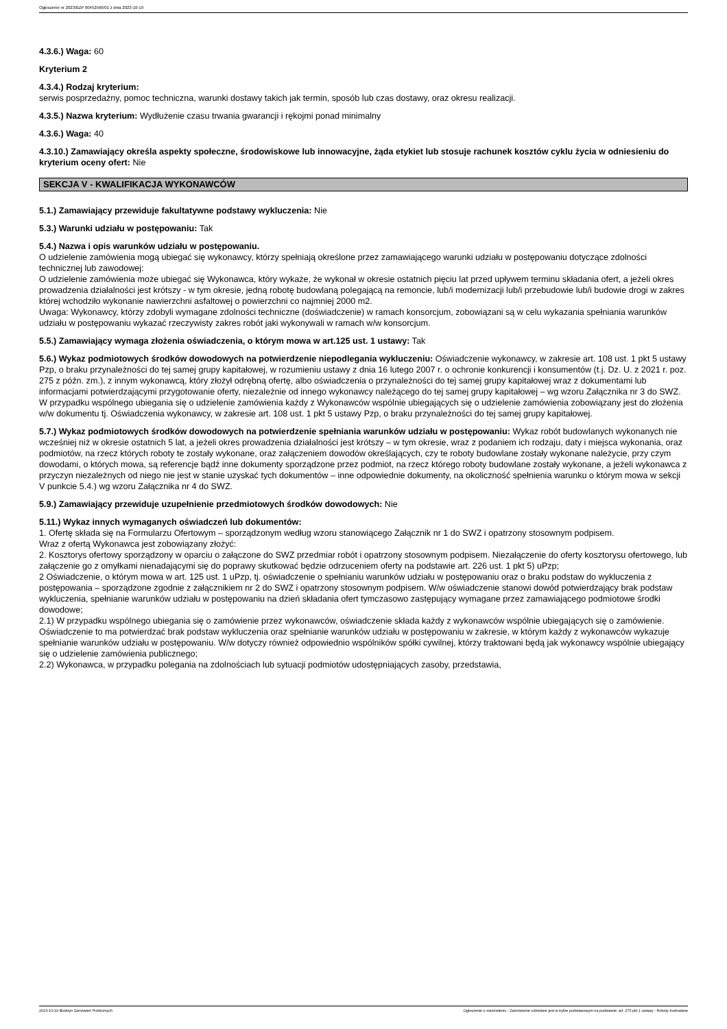Ogłoszenie nr 2023/BZP 00452566/01 z dnia 2023-10-19
4.3.6.) Waga: 60
Kryterium 2
4.3.4.) Rodzaj kryterium:
serwis posprzedażny, pomoc techniczna, warunki dostawy takich jak termin, sposób lub czas dostawy, oraz okresu realizacji.
4.3.5.) Nazwa kryterium: Wydłużenie czasu trwania gwarancji i rękojmi ponad minimalny
4.3.6.) Waga: 40
4.3.10.) Zamawiający określa aspekty społeczne, środowiskowe lub innowacyjne, żąda etykiet lub stosuje rachunek kosztów cyklu życia w odniesieniu do kryterium oceny ofert: Nie
SEKCJA V - KWALIFIKACJA WYKONAWCÓW
5.1.) Zamawiający przewiduje fakultatywne podstawy wykluczenia: Nie
5.3.) Warunki udziału w postępowaniu: Tak
5.4.) Nazwa i opis warunków udziału w postępowaniu.
O udzielenie zamówienia mogą ubiegać się wykonawcy, którzy spełniają określone przez zamawiającego warunki udziału w postępowaniu dotyczące zdolności technicznej lub zawodowej:
O udzielenie zamówienia może ubiegać się Wykonawca, który wykaże, że wykonał w okresie ostatnich pięciu lat przed upływem terminu składania ofert, a jeżeli okres prowadzenia działalności jest krótszy - w tym okresie, jedną robotę budowlaną polegającą na remoncie, lub/i modernizacji lub/i przebudowie lub/i budowie drogi w zakres której wchodziło wykonanie nawierzchni asfaltowej o powierzchni co najmniej 2000 m2.
Uwaga: Wykonawcy, którzy zdobyli wymagane zdolności techniczne (doświadczenie) w ramach konsorcjum, zobowiązani są w celu wykazania spełniania warunków udziału w postępowaniu wykazać rzeczywisty zakres robót jaki wykonywali w ramach w/w konsorcjum.
5.5.) Zamawiający wymaga złożenia oświadczenia, o którym mowa w art.125 ust. 1 ustawy: Tak
5.6.) Wykaz podmiotowych środków dowodowych na potwierdzenie niepodlegania wykluczeniu: Oświadczenie wykonawcy, w zakresie art. 108 ust. 1 pkt 5 ustawy Pzp, o braku przynależności do tej samej grupy kapitałowej, w rozumieniu ustawy z dnia 16 lutego 2007 r. o ochronie konkurencji i konsumentów (t.j. Dz. U. z 2021 r. poz. 275 z późn. zm.), z innym wykonawcą, który złożył odrębną ofertę, albo oświadczenia o przynależności do tej samej grupy kapitałowej wraz z dokumentami lub informacjami potwierdzającymi przygotowanie oferty, niezależnie od innego wykonawcy należącego do tej samej grupy kapitałowej – wg wzoru Załącznika nr 3 do SWZ. W przypadku wspólnego ubiegania się o udzielenie zamówienia każdy z Wykonawców wspólnie ubiegających się o udzielenie zamówienia zobowiązany jest do złożenia w/w dokumentu tj. Oświadczenia wykonawcy, w zakresie art. 108 ust. 1 pkt 5 ustawy Pzp, o braku przynależności do tej samej grupy kapitałowej.
5.7.) Wykaz podmiotowych środków dowodowych na potwierdzenie spełniania warunków udziału w postępowaniu: Wykaz robót budowlanych wykonanych nie wcześniej niż w okresie ostatnich 5 lat, a jeżeli okres prowadzenia działalności jest krótszy – w tym okresie, wraz z podaniem ich rodzaju, daty i miejsca wykonania, oraz podmiotów, na rzecz których roboty te zostały wykonane, oraz załączeniem dowodów określających, czy te roboty budowlane zostały wykonane należycie, przy czym dowodami, o których mowa, są referencje bądź inne dokumenty sporządzone przez podmiot, na rzecz którego roboty budowlane zostały wykonane, a jeżeli wykonawca z przyczyn niezależnych od niego nie jest w stanie uzyskać tych dokumentów – inne odpowiednie dokumenty, na okoliczność spełnienia warunku o którym mowa w sekcji V punkcie 5.4.) wg wzoru Załącznika nr 4 do SWZ.
5.9.) Zamawiający przewiduje uzupełnienie przedmiotowych środków dowodowych: Nie
5.11.) Wykaz innych wymaganych oświadczeń lub dokumentów:
1. Ofertę składa się na Formularzu Ofertowym – sporządzonym według wzoru stanowiącego Załącznik nr 1 do SWZ i opatrzony stosownym podpisem.
Wraz z ofertą Wykonawca jest zobowiązany złożyć:
2. Kosztorys ofertowy sporządzony w oparciu o załączone do SWZ przedmiar robót i opatrzony stosownym podpisem. Niezałączenie do oferty kosztorysu ofertowego, lub załączenie go z omyłkami nienadającymi się do poprawy skutkować będzie odrzuceniem oferty na podstawie art. 226 ust. 1 pkt 5) uPzp;
2 Oświadczenie, o którym mowa w art. 125 ust. 1 uPzp, tj. oświadczenie o spełnianiu warunków udziału w postępowaniu oraz o braku podstaw do wykluczenia z postępowania – sporządzone zgodnie z załącznikiem nr 2 do SWZ i opatrzony stosownym podpisem. W/w oświadczenie stanowi dowód potwierdzający brak podstaw wykluczenia, spełnianie warunków udziału w postępowaniu na dzień składania ofert tymczasowo zastępujący wymagane przez zamawiającego podmiotowe środki dowodowe;
2.1) W przypadku wspólnego ubiegania się o zamówienie przez wykonawców, oświadczenie składa każdy z wykonawców wspólnie ubiegających się o zamówienie. Oświadczenie to ma potwierdzać brak podstaw wykluczenia oraz spełnianie warunków udziału w postępowaniu w zakresie, w którym każdy z wykonawców wykazuje spełnianie warunków udziału w postępowaniu. W/w dotyczy również odpowiednio wspólników spółki cywilnej, którzy traktowani będą jak wykonawcy wspólnie ubiegający się o udzielenie zamówienia publicznego;
2.2) Wykonawca, w przypadku polegania na zdolnościach lub sytuacji podmiotów udostępniających zasoby, przedstawia,
2023-10-19 Biuletyn Zamówień Publicznych Ogłoszenie o zamówieniu - Zamówienie udzielane jest w trybie podstawowym na podstawie: art. 275 pkt 1 ustawy - Roboty budowlane